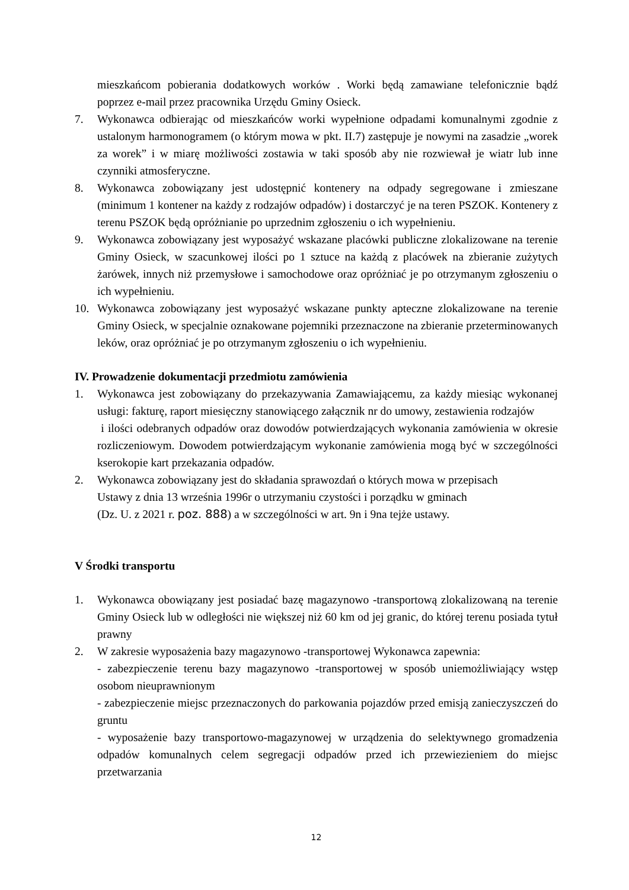mieszkańcom pobierania dodatkowych worków . Worki będą zamawiane telefonicznie bądź poprzez e-mail przez pracownika Urzędu Gminy Osieck.
7. Wykonawca odbierając od mieszkańców worki wypełnione odpadami komunalnymi zgodnie z ustalonym harmonogramem (o którym mowa w pkt. II.7) zastępuje je nowymi na zasadzie „worek za worek” i w miarę możliwości zostawia w taki sposób aby nie rozwiewał je wiatr lub inne czynniki atmosferyczne.
8. Wykonawca zobowiązany jest udostępnić kontenery na odpady segregowane i zmieszane (minimum 1 kontener na każdy z rodzajów odpadów) i dostarczyć je na teren PSZOK. Kontenery z terenu PSZOK będą opróżnianie po uprzednim zgłoszeniu o ich wypełnieniu.
9. Wykonawca zobowiązany jest wyposażyć wskazane placówki publiczne zlokalizowane na terenie Gminy Osieck, w szacunkowej ilości po 1 sztuce na każdą z placówek na zbieranie zużytych żarówek, innych niż przemysłowe i samochodowe oraz opróżniać je po otrzymanym zgłoszeniu o ich wypełnieniu.
10. Wykonawca zobowiązany jest wyposażyć wskazane punkty apteczne zlokalizowane na terenie Gminy Osieck, w specjalnie oznakowane pojemniki przeznaczone na zbieranie przeterminowanych leków, oraz opróżniać je po otrzymanym zgłoszeniu o ich wypełnieniu.
IV. Prowadzenie dokumentacji przedmiotu zamówienia
1. Wykonawca jest zobowiązany do przekazywania Zamawiającemu, za każdy miesiąc wykonanej usługi: fakturę, raport miesięczny stanowiącego załącznik nr do umowy, zestawienia rodzajów
i ilości odebranych odpadów oraz dowodów potwierdzających wykonania zamówienia w okresie rozliczeniowym. Dowodem potwierdzającym wykonanie zamówienia mogą być w szczególności kserokopie kart przekazania odpadów.
2. Wykonawca zobowiązany jest do składania sprawozdań o których mowa w przepisach
Ustawy z dnia 13 września 1996r o utrzymaniu czystości i porządku w gminach
(Dz. U. z 2021 r. poz. 888) a w szczególności w art. 9n i 9na tejże ustawy.
V Środki transportu
1. Wykonawca obowiązany jest posiadać bazę magazynowo -transportową zlokalizowaną na terenie Gminy Osieck lub w odległości nie większej niż 60 km od jej granic, do której terenu posiada tytuł prawny
2. W zakresie wyposażenia bazy magazynowo -transportowej Wykonawca zapewnia:
- zabezpieczenie terenu bazy magazynowo -transportowej w sposób uniemożliwiający wstęp osobom nieuprawnionym
- zabezpieczenie miejsc przeznaczonych do parkowania pojazdów przed emisją zanieczyszczeń do gruntu
- wyposażenie bazy transportowo-magazynowej w urządzenia do selektywnego gromadzenia odpadów komunalnych celem segregacji odpadów przed ich przewiezieniem do miejsc przetwarzania
12